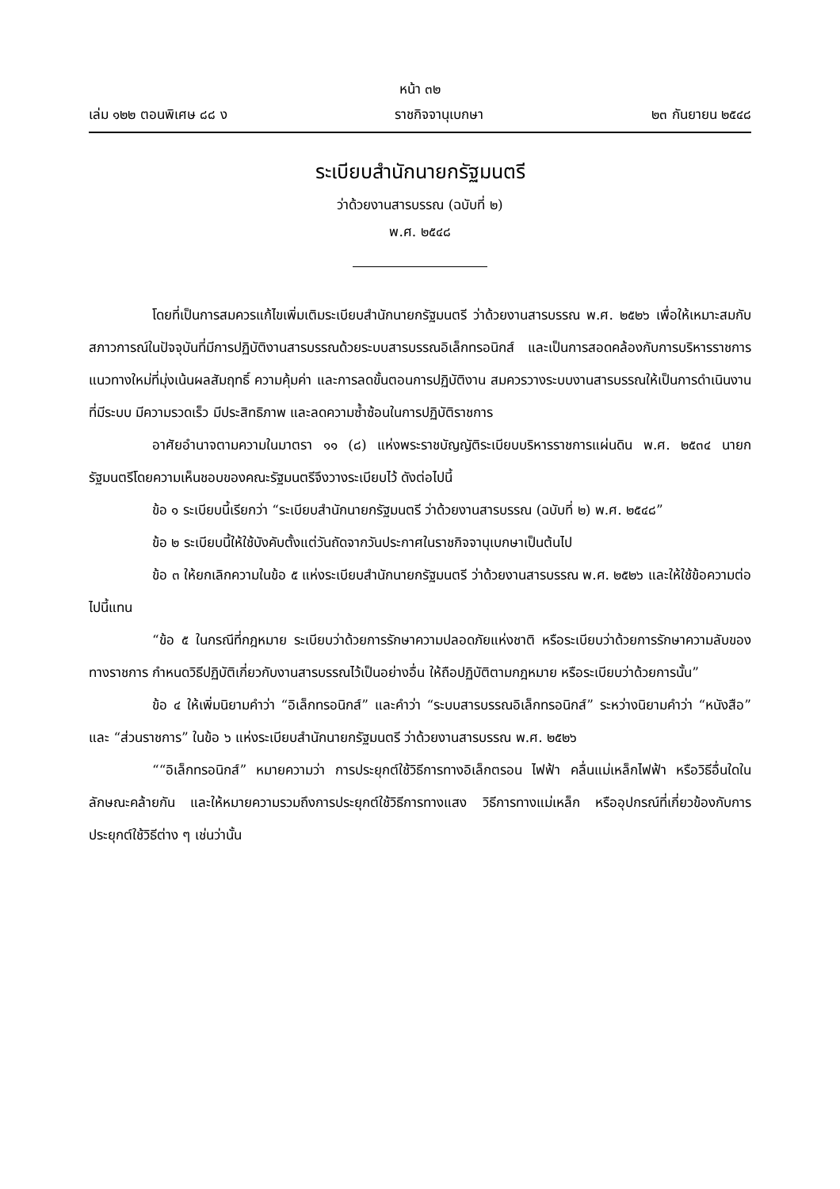หน้า ๓๒
เล่ม ๑๒๒ ตอนพิเศษ ๘๘ ง ราชกิจจานุเบกษา ๒๓ กันยายน ๒๕๔๘
ระเบียบสำนักนายกรัฐมนตรี
ว่าด้วยงานสารบรรณ (ฉบับที่ ๒)
พ.ศ. ๒๕๔๘
โดยที่เป็นการสมควรแก้ไขเพิ่มเติมระเบียบสำนักนายกรัฐมนตรี ว่าด้วยงานสารบรรณ พ.ศ. ๒๕๒๖ เพื่อให้เหมาะสมกับสภาวการณ์ในปัจจุบันที่มีการปฏิบัติงานสารบรรณด้วยระบบสารบรรณอิเล็กทรอนิกส์ และเป็นการสอดคล้องกับการบริหารราชการแนวทางใหม่ที่มุ่งเน้นผลสัมฤทธิ์ ความคุ้มค่า และการลดขั้นตอนการปฏิบัติงาน สมควรวางระบบงานสารบรรณให้เป็นการดำเนินงานที่มีระบบ มีความรวดเร็ว มีประสิทธิภาพ และลดความซ้ำซ้อนในการปฏิบัติราชการ
อาศัยอำนาจตามความในมาตรา ๑๑ (๘) แห่งพระราชบัญญัติระเบียบบริหารราชการแผ่นดิน พ.ศ. ๒๕๓๔ นายกรัฐมนตรีโดยความเห็นชอบของคณะรัฐมนตรีจึงวางระเบียบไว้ ดังต่อไปนี้
ข้อ ๑ ระเบียบนี้เรียกว่า “ระเบียบสำนักนายกรัฐมนตรี ว่าด้วยงานสารบรรณ (ฉบับที่ ๒) พ.ศ. ๒๕๔๘”
ข้อ ๒ ระเบียบนี้ให้ใช้บังคับตั้งแต่วันถัดจากวันประกาศในราชกิจจานุเบกษาเป็นต้นไป
ข้อ ๓ ให้ยกเลิกความในข้อ ๕ แห่งระเบียบสำนักนายกรัฐมนตรี ว่าด้วยงานสารบรรณ พ.ศ. ๒๕๒๖ และให้ใช้ข้อความต่อไปนี้แทน
“ข้อ ๕ ในกรณีที่กฎหมาย ระเบียบว่าด้วยการรักษาความปลอดภัยแห่งชาติ หรือระเบียบว่าด้วยการรักษาความลับของทางราชการ กำหนดวิธีปฏิบัติเกี่ยวกับงานสารบรรณไว้เป็นอย่างอื่น ให้ถือปฏิบัติตามกฎหมาย หรือระเบียบว่าด้วยการนั้น”
ข้อ ๔ ให้เพิ่มนิยามคำว่า “อิเล็กทรอนิกส์” และคำว่า “ระบบสารบรรณอิเล็กทรอนิกส์” ระหว่างนิยามคำว่า “หนังสือ” และ “ส่วนราชการ” ในข้อ ๖ แห่งระเบียบสำนักนายกรัฐมนตรี ว่าด้วยงานสารบรรณ พ.ศ. ๒๕๒๖
““อิเล็กทรอนิกส์” หมายความว่า การประยุกต์ใช้วิธีการทางอิเล็กตรอน ไฟฟ้า คลื่นแม่เหล็กไฟฟ้า หรือวิธีอื่นใดในลักษณะคล้ายกัน และให้หมายความรวมถึงการประยุกต์ใช้วิธีการทางแสง วิธีการทางแม่เหล็ก หรืออุปกรณ์ที่เกี่ยวข้องกับการประยุกต์ใช้วิธีต่าง ๆ เช่นว่านั้น